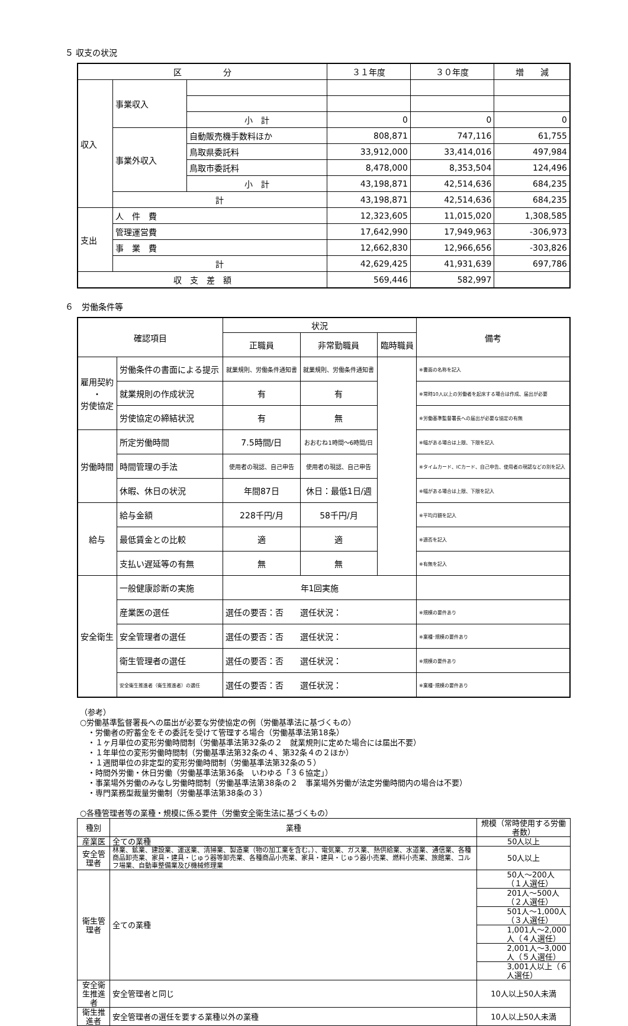５ 収支の状況
| 区 分 | | | ３１年度 | ３０年度 | 増 減 |
| --- | --- | --- | --- | --- | --- |
| 収入 | 事業収入 | | | | |
| | | 小 計 | 0 | 0 | 0 |
| | 事業外収入 | 自動販売機手数料ほか | 808,871 | 747,116 | 61,755 |
| | | 鳥取県委託料 | 33,912,000 | 33,414,016 | 497,984 |
| | | 鳥取市委託料 | 8,478,000 | 8,353,504 | 124,496 |
| | | 小 計 | 43,198,871 | 42,514,636 | 684,235 |
| | 計 | | 43,198,871 | 42,514,636 | 684,235 |
| 支出 | 人 件 費 | | 12,323,605 | 11,015,020 | 1,308,585 |
| | 管理運営費 | | 17,642,990 | 17,949,963 | -306,973 |
| | 事 業 費 | | 12,662,830 | 12,966,656 | -303,826 |
| | 計 | | 42,629,425 | 41,931,639 | 697,786 |
| 収 支 差 額 | | | 569,446 | 582,997 | |
６　労働条件等
| 確認項目 | | 状況 | | | 備考 |
| | | 正職員 | 非常勤職員 | 臨時職員 | |
| 雇用契約 ・ 労使協定 | 労働条件の書面による提示 | 就業規則、労働条件通知書 | 就業規則、労働条件通知書 | | ※書面の名称を記入 |
| | 就業規則の作成状況 | 有 | 有 | | ※常時10人以上の労働者を起床する場合は作成、届出が必要 |
| | 労使協定の締結状況 | 有 | 無 | | ※労働基準監督署長への届出が必要な協定の有無 |
| 労働時間 | 所定労働時間 | 7.5時間/日 | おおむね1時間～6時間/日 | | ※幅がある場合は上限、下限を記入 |
| | 時間管理の手法 | 使用者の現認、自己申告 | 使用者の現認、自己申告 | | ※タイムカード、ICカード、自己申告、使用者の現認などの別を記入 |
| | 休暇、休日の状況 | 年間87日 | 休日：最低1日/週 | | ※幅がある場合は上限、下限を記入 |
| 給与 | 給与金額 | 228千円/月 | 58千円/月 | | ※平均月額を記入 |
| | 最低賃金との比較 | 適 | 適 | | ※適否を記入 |
| | 支払い遅延等の有無 | 無 | 無 | | ※有無を記入 |
| 安全衛生 | 一般健康診断の実施 | 年1回実施 | | | |
| | 産業医の選任 | 選任の要否：否 選任状況： | | | ※規模の要件あり |
| | 安全管理者の選任 | 選任の要否：否 選任状況： | | | ※業種･規模の要件あり |
| | 衛生管理者の選任 | 選任の要否：否 選任状況： | | | ※規模の要件あり |
| | 安全衛生推進者（衛生推進者）の選任 | 選任の要否：否 選任状況： | | | ※業種･規模の要件あり |
（参考）
○労働基準監督署長への届出が必要な労使協定の例（労働基準法に基づくもの）
　・労働者の貯蓄金をその委託を受けて管理する場合（労働基準法第18条）
　・１ヶ月単位の変形労働時間制（労働基準法第32条の２　就業規則に定めた場合には届出不要）
　・１年単位の変形労働時間制（労働基準法第32条の４、第32条４の２ほか）
　・１週間単位の非定型的変形労働時間制（労働基準法第32条の５）
　・時間外労働・休日労働（労働基準法第36条　いわゆる「３６協定」）
　・事業場外労働のみなし労働時間制（労働基準法第38条の２　事業場外労働が法定労働時間内の場合は不要）
　・専門業務型裁量労働制（労働基準法第38条の３）
○各種管理者等の業種・規模に係る要件（労働安全衛生法に基づくもの）
| 種別 | 業種 | 規模（常時使用する労働者数） |
| --- | --- | --- |
| 産業医 | 全ての業種 | 50人以上 |
| 安全管理者 | 林業、鉱業、建設業、運送業、清掃業、製造業（物の加工業を含む。）、電気業、ガス業、熱供給業、水道業、通信業、各種商品卸売業、家具・建具・じゅう器等卸売業、各種商品小売業、家具・建具・じゅう器小売業、燃料小売業、旅館業、コルフ場業、自動車整備業及び機械修理業 | 50人以上 |
| 衛生管理者 | 全ての業種 | 50人～200人（１人選任） |
| | | 201人～500人（２人選任） |
| | | 501人～1,000人（３人選任） |
| | | 1,001人～2,000人（４人選任） |
| | | 2,001人～3,000人（５人選任） |
| | | 3,001人以上（６人選任） |
| 安全衛生推進者 | 安全管理者と同じ | 10人以上50人未満 |
| 衛生推進者 | 安全管理者の選任を要する業種以外の業種 | 10人以上50人未満 |